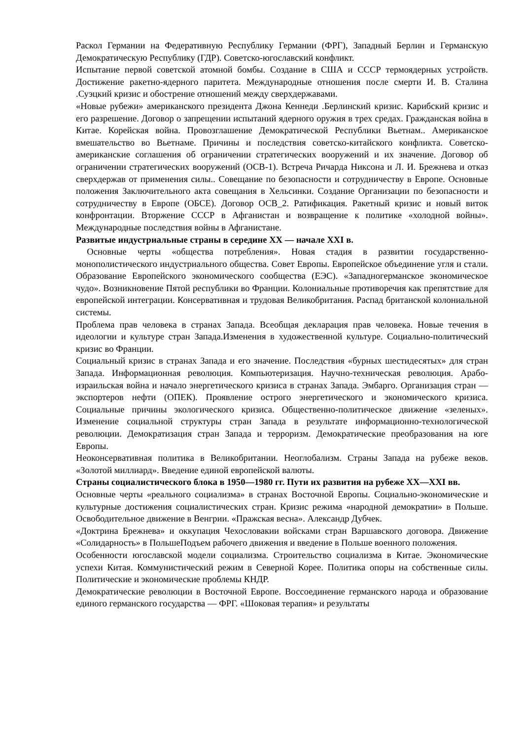Раскол Германии на Федеративную Республику Германии (ФРГ), Западный Берлин и Германскую Демократическую Республику (ГДР). Советско-югославский конфликт.
Испытание первой советской атомной бомбы. Создание в США и СССР термоядерных устройств. Достижение ракетно-ядерного паритета. Международные отношения после смерти И. В. Сталина .Суэцкий кризис и обострение отношений между сверхдержавами.
«Новые рубежи» американского президента Джона Кеннеди .Берлинский кризис. Карибский кризис и его разрешение. Договор о запрещении испытаний ядерного оружия в трех средах. Гражданская война в Китае. Корейская война. Провозглашение Демократической Республики Вьетнам.. Американское вмешательство во Вьетнаме. Причины и последствия советско-китайского конфликта. Советско-американские соглашения об ограничении стратегических вооружений и их значение. Договор об ограничении стратегических вооружений (ОСВ-1). Встреча Ричарда Никсона и Л. И. Брежнева и отказ сверхдержав от применения силы.. Совещание по безопасности и сотрудничеству в Европе. Основные положения Заключительного акта совещания в Хельсинки. Создание Организации по безопасности и сотрудничеству в Европе (ОБСЕ). Договор ОСВ_2. Ратификация. Ракетный кризис и новый виток конфронтации. Вторжение СССР в Афганистан и возвращение к политике «холодной войны». Международные последствия войны в Афганистане.
Развитые индустриальные страны в середине XX — начале XXI в.
Основные черты «общества потребления». Новая стадия в развитии государственно-монополистического индустриального общества. Совет Европы. Европейское объединение угля и стали. Образование Европейского экономического сообщества (ЕЭС). «Западногерманское экономическое чудо». Возникновение Пятой республики во Франции. Колониальные противоречия как препятствие для европейской интеграции. Консервативная и трудовая Великобритания. Распад британской колониальной системы.
Проблема прав человека в странах Запада. Всеобщая декларация прав человека. Новые течения в идеологии и культуре стран Запада.Изменения в художественной культуре. Социально-политический кризис во Франции.
Социальный кризис в странах Запада и его значение. Последствия «бурных шестидесятых» для стран Запада. Информационная революция. Компьютеризация. Научно-техническая революция. Арабо-израильская война и начало энергетического кризиса в странах Запада. Эмбарго. Организация стран — экспортеров нефти (ОПЕК). Проявление острого энергетического и экономического кризиса. Социальные причины экологического кризиса. Общественно-политическое движение «зеленых». Изменение социальной структуры стран Запада в результате информационно-технологической революции. Демократизация стран Запада и терроризм. Демократические преобразования на юге Европы.
Неоконсервативная политика в Великобритании. Неоглобализм. Страны Запада на рубеже веков. «Золотой миллиард». Введение единой европейской валюты.
Страны социалистического блока в 1950—1980 гг. Пути их развития на рубеже XX—XXI вв.
Основные черты «реального социализма» в странах Восточной Европы. Социально-экономические и культурные достижения социалистических стран. Кризис режима «народной демократии» в Польше. Освободительное движение в Венгрии. «Пражская весна». Александр Дубчек.
«Доктрина Брежнева» и оккупация Чехословакии войсками стран Варшавского договора. Движение «Солидарность» в ПольшеПодъем рабочего движения и введение в Польше военного положения.
Особенности югославской модели социализма. Строительство социализма в Китае. Экономические успехи Китая. Коммунистический режим в Северной Корее. Политика опоры на собственные силы. Политические и экономические проблемы КНДР.
Демократические революции в Восточной Европе. Воссоединение германского народа и образование единого германского государства — ФРГ. «Шоковая терапия» и результаты